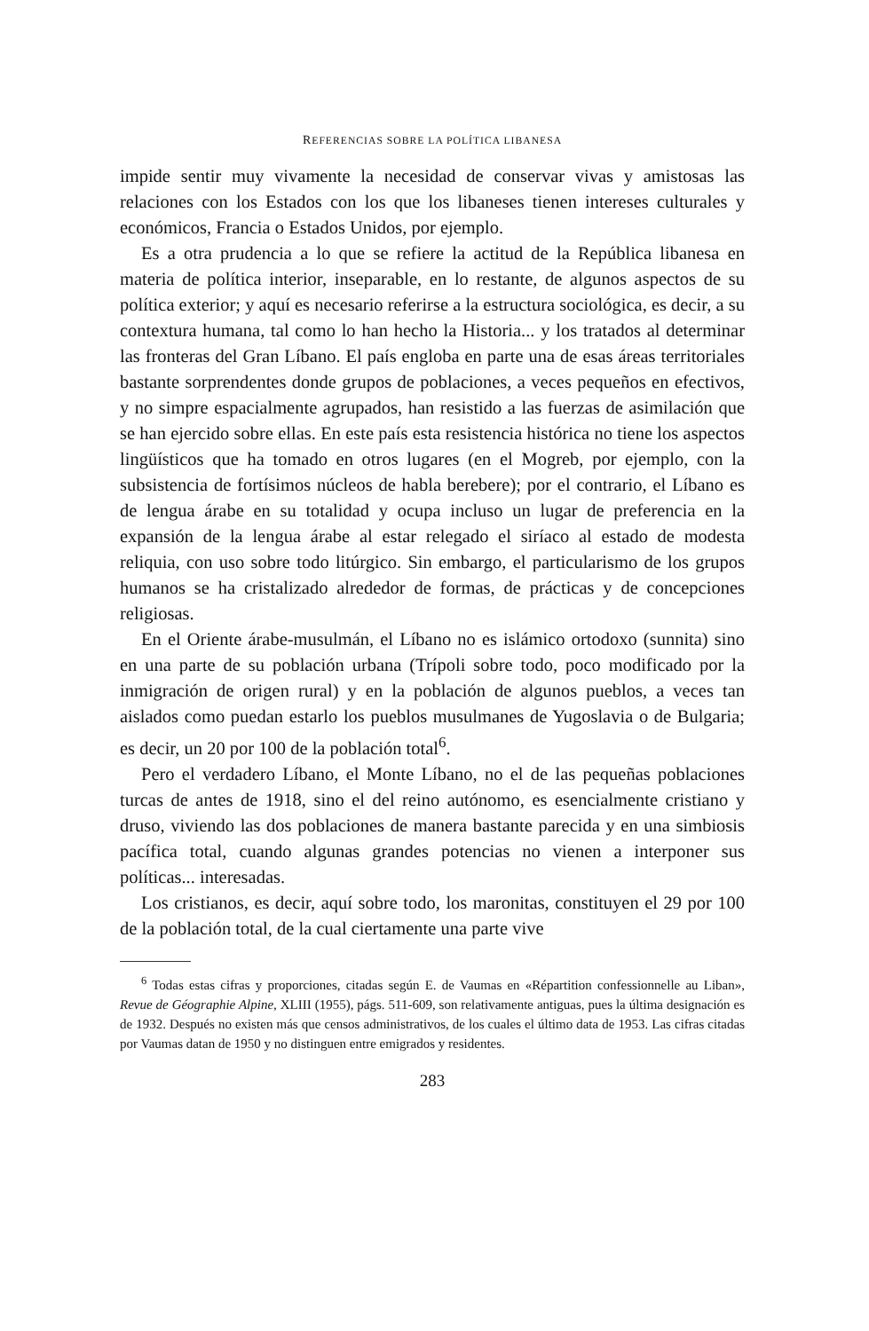REFERENCIAS SOBRE LA POLÍTICA LIBANESA
impide sentir muy vivamente la necesidad de conservar vivas y amistosas las relaciones con los Estados con los que los libaneses tienen intereses culturales y económicos, Francia o Estados Unidos, por ejemplo.
Es a otra prudencia a lo que se refiere la actitud de la República libanesa en materia de política interior, inseparable, en lo restante, de algunos aspectos de su política exterior; y aquí es necesario referirse a la estructura sociológica, es decir, a su contextura humana, tal como lo han hecho la Historia... y los tratados al determinar las fronteras del Gran Líbano. El país engloba en parte una de esas áreas territoriales bastante sorprendentes donde grupos de poblaciones, a veces pequeños en efectivos, y no simpre espacialmente agrupados, han resistido a las fuerzas de asimilación que se han ejercido sobre ellas. En este país esta resistencia histórica no tiene los aspectos lingüísticos que ha tomado en otros lugares (en el Mogreb, por ejemplo, con la subsistencia de fortísimos núcleos de habla berebere); por el contrario, el Líbano es de lengua árabe en su totalidad y ocupa incluso un lugar de preferencia en la expansión de la lengua árabe al estar relegado el siríaco al estado de modesta reliquia, con uso sobre todo litúrgico. Sin embargo, el particularismo de los grupos humanos se ha cristalizado alrededor de formas, de prácticas y de concepciones religiosas.
En el Oriente árabe-musulmán, el Líbano no es islámico ortodoxo (sunnita) sino en una parte de su población urbana (Trípoli sobre todo, poco modificado por la inmigración de origen rural) y en la población de algunos pueblos, a veces tan aislados como puedan estarlo los pueblos musulmanes de Yugoslavia o de Bulgaria; es decir, un 20 por 100 de la población total<sup>6</sup>.
Pero el verdadero Líbano, el Monte Líbano, no el de las pequeñas poblaciones turcas de antes de 1918, sino el del reino autónomo, es esencialmente cristiano y druso, viviendo las dos poblaciones de manera bastante parecida y en una simbiosis pacífica total, cuando algunas grandes potencias no vienen a interponer sus políticas... interesadas.
Los cristianos, es decir, aquí sobre todo, los maronitas, constituyen el 29 por 100 de la población total, de la cual ciertamente una parte vive
<sup>6</sup> Todas estas cifras y proporciones, citadas según E. de Vaumas en «Répartition confessionnelle au Liban», Revue de Géographie Alpine, XLIII (1955), págs. 511-609, son relativamente antiguas, pues la última designación es de 1932. Después no existen más que censos administrativos, de los cuales el último data de 1953. Las cifras citadas por Vaumas datan de 1950 y no distinguen entre emigrados y residentes.
283